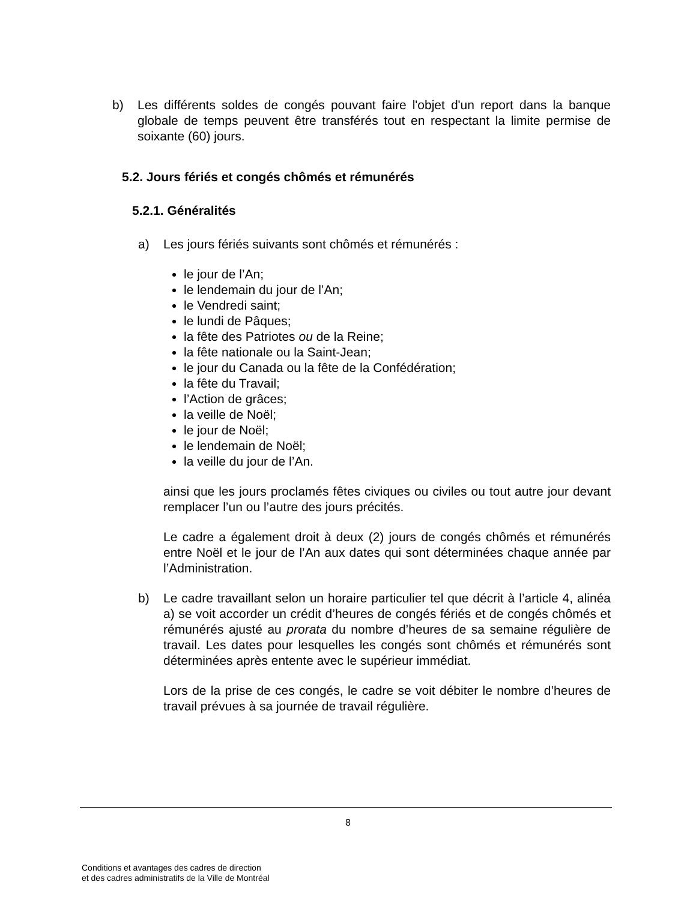b) Les différents soldes de congés pouvant faire l'objet d'un report dans la banque globale de temps peuvent être transférés tout en respectant la limite permise de soixante (60) jours.
5.2. Jours fériés et congés chômés et rémunérés
5.2.1. Généralités
a) Les jours fériés suivants sont chômés et rémunérés :
le jour de l’An;
le lendemain du jour de l’An;
le Vendredi saint;
le lundi de Pâques;
la fête des Patriotes ou de la Reine;
la fête nationale ou la Saint-Jean;
le jour du Canada ou la fête de la Confédération;
la fête du Travail;
l’Action de grâces;
la veille de Noël;
le jour de Noël;
le lendemain de Noël;
la veille du jour de l’An.
ainsi que les jours proclamés fêtes civiques ou civiles ou tout autre jour devant remplacer l’un ou l’autre des jours précités.
Le cadre a également droit à deux (2) jours de congés chômés et rémunérés entre Noël et le jour de l’An aux dates qui sont déterminées chaque année par l’Administration.
b) Le cadre travaillant selon un horaire particulier tel que décrit à l’article 4, alinéa a) se voit accorder un crédit d’heures de congés fériés et de congés chômés et rémunérés ajusté au prorata du nombre d’heures de sa semaine régulière de travail. Les dates pour lesquelles les congés sont chômés et rémunérés sont déterminées après entente avec le supérieur immédiat.
Lors de la prise de ces congés, le cadre se voit débiter le nombre d’heures de travail prévues à sa journée de travail régulière.
8
Conditions et avantages des cadres de direction
et des cadres administratifs de la Ville de Montréal